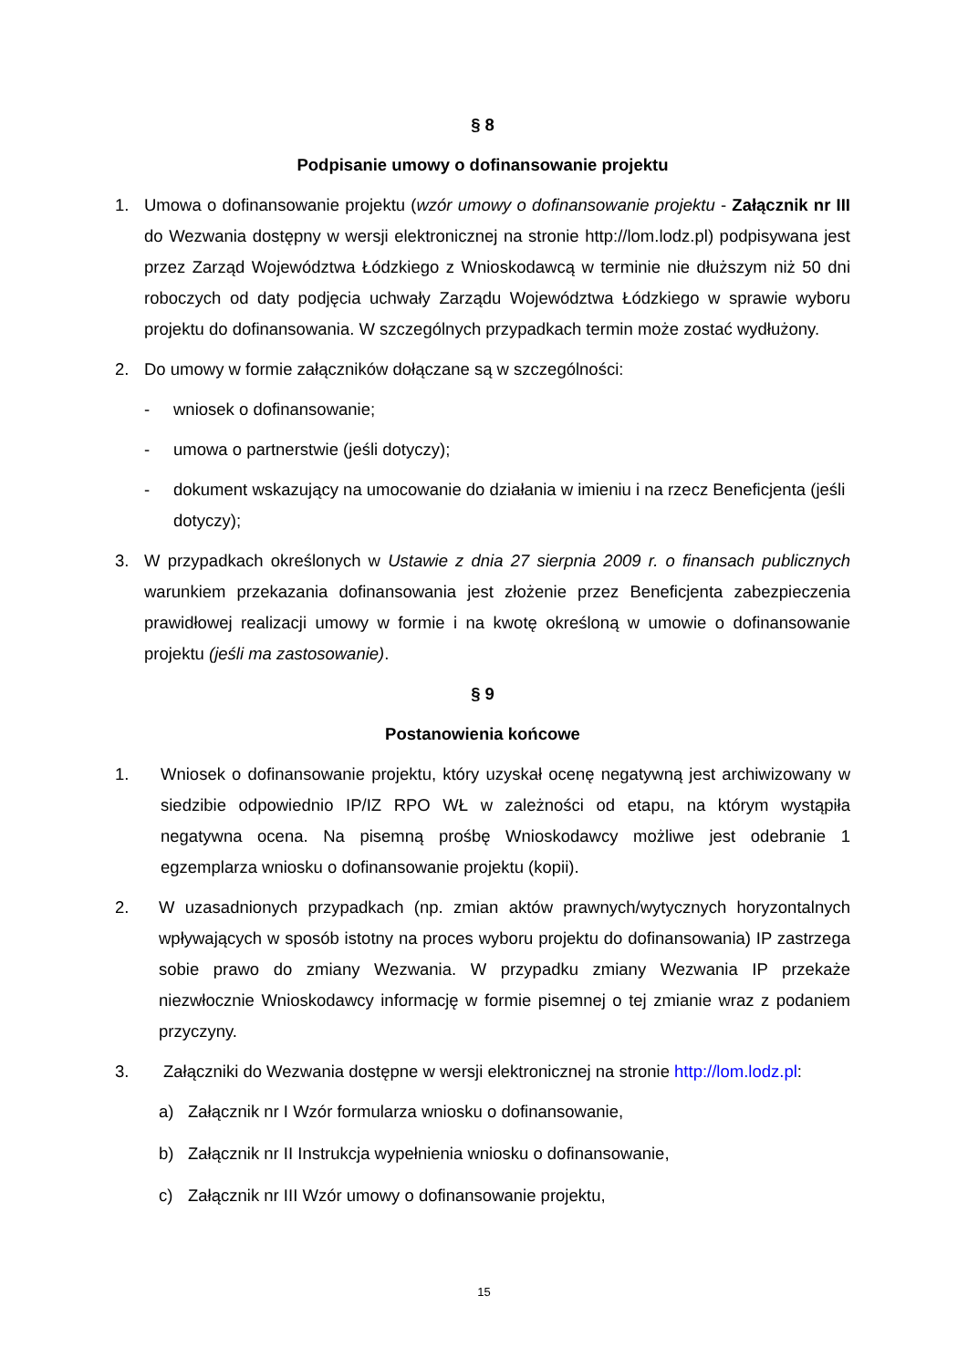§ 8
Podpisanie umowy o dofinansowanie projektu
1. Umowa o dofinansowanie projektu (wzór umowy o dofinansowanie projektu - Załącznik nr III do Wezwania dostępny w wersji elektronicznej na stronie http://lom.lodz.pl) podpisywana jest przez Zarząd Województwa Łódzkiego z Wnioskodawcą w terminie nie dłuższym niż 50 dni roboczych od daty podjęcia uchwały Zarządu Województwa Łódzkiego w sprawie wyboru projektu do dofinansowania. W szczególnych przypadkach termin może zostać wydłużony.
2. Do umowy w formie załączników dołączane są w szczególności:
- wniosek o dofinansowanie;
- umowa o partnerstwie (jeśli dotyczy);
- dokument wskazujący na umocowanie do działania w imieniu i na rzecz Beneficjenta (jeśli dotyczy);
3. W przypadkach określonych w Ustawie z dnia 27 sierpnia 2009 r. o finansach publicznych warunkiem przekazania dofinansowania jest złożenie przez Beneficjenta zabezpieczenia prawidłowej realizacji umowy w formie i na kwotę określoną w umowie o dofinansowanie projektu (jeśli ma zastosowanie).
§ 9
Postanowienia końcowe
1. Wniosek o dofinansowanie projektu, który uzyskał ocenę negatywną jest archiwizowany w siedzibie odpowiednio IP/IZ RPO WŁ w zależności od etapu, na którym wystąpiła negatywna ocena. Na pisemną prośbę Wnioskodawcy możliwe jest odebranie 1 egzemplarza wniosku o dofinansowanie projektu (kopii).
2. W uzasadnionych przypadkach (np. zmian aktów prawnych/wytycznych horyzontalnych wpływających w sposób istotny na proces wyboru projektu do dofinansowania) IP zastrzega sobie prawo do zmiany Wezwania. W przypadku zmiany Wezwania IP przekaże niezwłocznie Wnioskodawcy informację w formie pisemnej o tej zmianie wraz z podaniem przyczyny.
3. Załączniki do Wezwania dostępne w wersji elektronicznej na stronie http://lom.lodz.pl:
a) Załącznik nr I Wzór formularza wniosku o dofinansowanie,
b) Załącznik nr II Instrukcja wypełnienia wniosku o dofinansowanie,
c) Załącznik nr III Wzór umowy o dofinansowanie projektu,
15